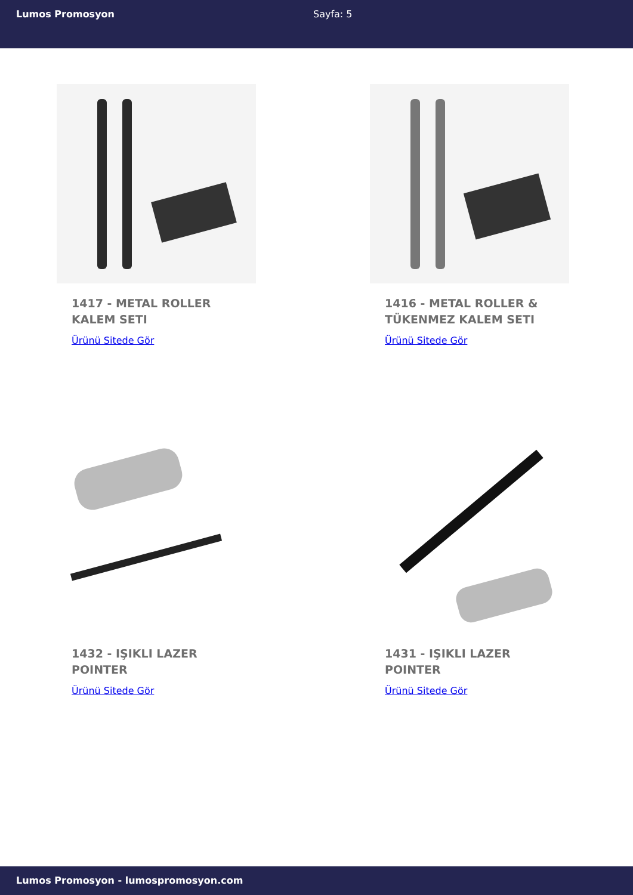Lumos Promosyon Sayfa: 5
1417 - METAL ROLLER KALEM SETI
Ürünü Sitede Gör
1416 - METAL ROLLER & TÜKENMEZ KALEM SETI
Ürünü Sitede Gör
1432 - IŞIKLI LAZER POINTER
Ürünü Sitede Gör
1431 - IŞIKLI LAZER POINTER
Ürünü Sitede Gör
Lumos Promosyon - lumospromosyon.com